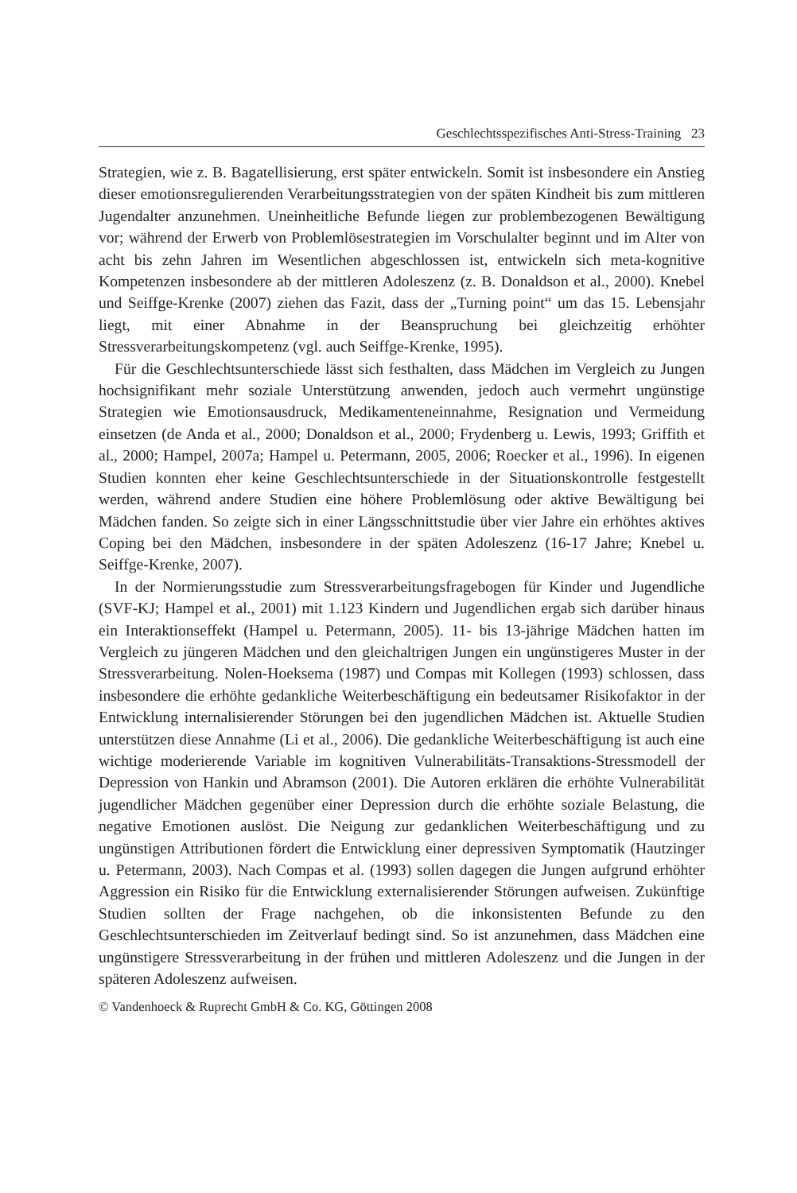Geschlechtsspezifisches Anti-Stress-Training 23
Strategien, wie z. B. Bagatellisierung, erst später entwickeln. Somit ist insbesondere ein Anstieg dieser emotionsregulierenden Verarbeitungsstrategien von der späten Kindheit bis zum mittleren Jugendalter anzunehmen. Uneinheitliche Befunde liegen zur problembezogenen Bewältigung vor; während der Erwerb von Problemlösestrategien im Vorschulalter beginnt und im Alter von acht bis zehn Jahren im Wesentlichen abgeschlossen ist, entwickeln sich meta-kognitive Kompetenzen insbesondere ab der mittleren Adoleszenz (z. B. Donaldson et al., 2000). Knebel und Seiffge-Krenke (2007) ziehen das Fazit, dass der „Turning point“ um das 15. Lebensjahr liegt, mit einer Abnahme in der Beanspruchung bei gleichzeitig erhöhter Stressverarbeitungskompetenz (vgl. auch Seiffge-Krenke, 1995).
Für die Geschlechtsunterschiede lässt sich festhalten, dass Mädchen im Vergleich zu Jungen hochsignifikant mehr soziale Unterstützung anwenden, jedoch auch vermehrt ungünstige Strategien wie Emotionsausdruck, Medikamenteneinnahme, Resignation und Vermeidung einsetzen (de Anda et al., 2000; Donaldson et al., 2000; Frydenberg u. Lewis, 1993; Griffith et al., 2000; Hampel, 2007a; Hampel u. Petermann, 2005, 2006; Roecker et al., 1996). In eigenen Studien konnten eher keine Geschlechtsunterschiede in der Situationskontrolle festgestellt werden, während andere Studien eine höhere Problemlösung oder aktive Bewältigung bei Mädchen fanden. So zeigte sich in einer Längsschnittstudie über vier Jahre ein erhöhtes aktives Coping bei den Mädchen, insbesondere in der späten Adoleszenz (16-17 Jahre; Knebel u. Seiffge-Krenke, 2007).
In der Normierungsstudie zum Stressverarbeitungsfragebogen für Kinder und Jugendliche (SVF-KJ; Hampel et al., 2001) mit 1.123 Kindern und Jugendlichen ergab sich darüber hinaus ein Interaktionseffekt (Hampel u. Petermann, 2005). 11- bis 13-jährige Mädchen hatten im Vergleich zu jüngeren Mädchen und den gleichaltrigen Jungen ein ungünstigeres Muster in der Stressverarbeitung. Nolen-Hoeksema (1987) und Compas mit Kollegen (1993) schlossen, dass insbesondere die erhöhte gedankliche Weiterbeschäftigung ein bedeutsamer Risikofaktor in der Entwicklung internalisierender Störungen bei den jugendlichen Mädchen ist. Aktuelle Studien unterstützen diese Annahme (Li et al., 2006). Die gedankliche Weiterbeschäftigung ist auch eine wichtige moderierende Variable im kognitiven Vulnerabilitäts-Transaktions-Stressmodell der Depression von Hankin und Abramson (2001). Die Autoren erklären die erhöhte Vulnerabilität jugendlicher Mädchen gegenüber einer Depression durch die erhöhte soziale Belastung, die negative Emotionen auslöst. Die Neigung zur gedanklichen Weiterbeschäftigung und zu ungünstigen Attributionen fördert die Entwicklung einer depressiven Symptomatik (Hautzinger u. Petermann, 2003). Nach Compas et al. (1993) sollen dagegen die Jungen aufgrund erhöhter Aggression ein Risiko für die Entwicklung externalisierender Störungen aufweisen. Zukünftige Studien sollten der Frage nachgehen, ob die inkonsistenten Befunde zu den Geschlechtsunterschieden im Zeitverlauf bedingt sind. So ist anzunehmen, dass Mädchen eine ungünstigere Stressverarbeitung in der frühen und mittleren Adoleszenz und die Jungen in der späteren Adoleszenz aufweisen.
© Vandenhoeck & Ruprecht GmbH & Co. KG, Göttingen 2008